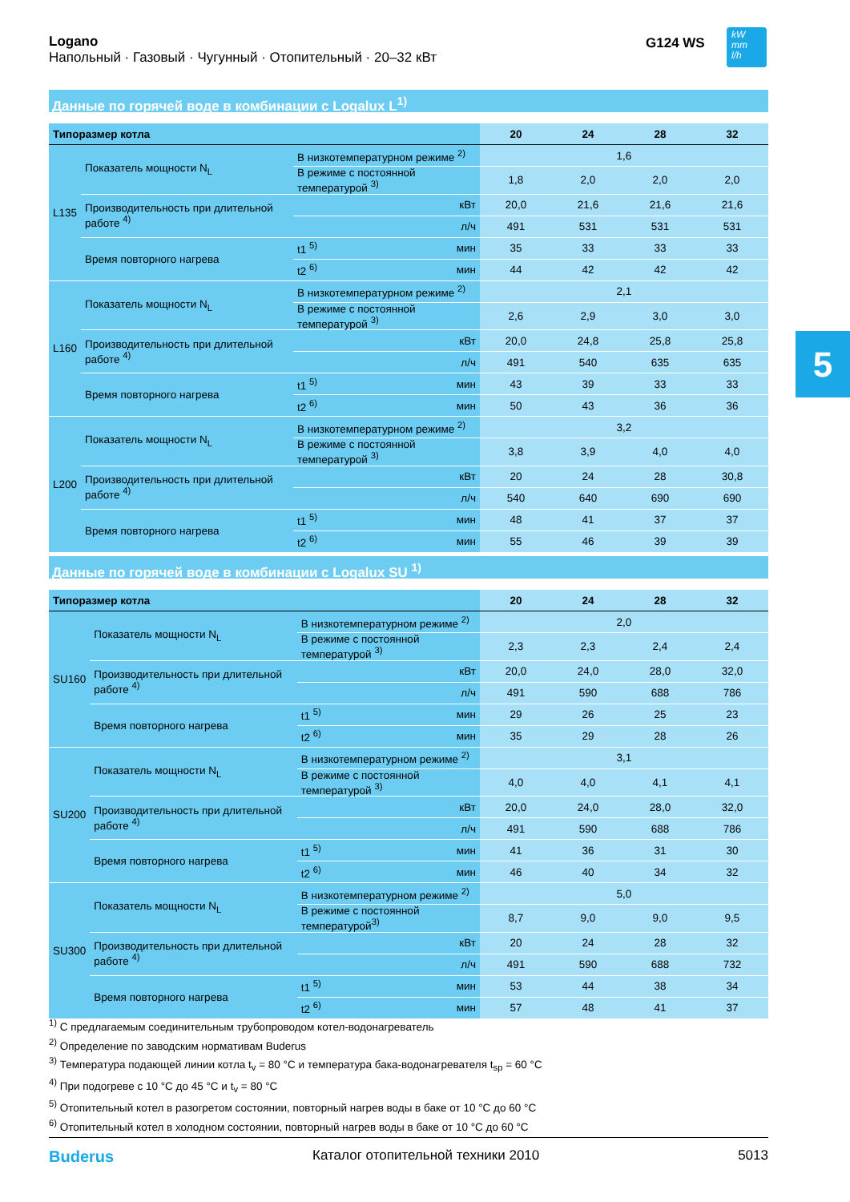Logano
Напольный · Газовый · Чугунный · Отопительный · 20–32 кВт
G124 WS
kW
mm
l/h
5
Данные по горячей воде в комбинации с Logalux L<sup>1)</sup>
| Типоразмер котла | | | | 20 | 24 | 28 | 32 |
| --- | --- | --- | --- | --- | --- | --- | --- |
| L135 | Показатель мощности N<sub>L</sub> | В низкотемпературном режиме <sup>2)</sup> | | 1,6 | | | |
| | | В режиме с постоянной температурой <sup>3)</sup> | | 1,8 | 2,0 | 2,0 | 2,0 |
| | Производительность при длительной работе <sup>4)</sup> | | кВт | 20,0 | 21,6 | 21,6 | 21,6 |
| | | | л/ч | 491 | 531 | 531 | 531 |
| | Время повторного нагрева | t1 <sup>5)</sup> | мин | 35 | 33 | 33 | 33 |
| | | t2 <sup>6)</sup> | мин | 44 | 42 | 42 | 42 |
| L160 | Показатель мощности N<sub>L</sub> | В низкотемпературном режиме <sup>2)</sup> | | 2,1 | | | |
| | | В режиме с постоянной температурой <sup>3)</sup> | | 2,6 | 2,9 | 3,0 | 3,0 |
| | Производительность при длительной работе <sup>4)</sup> | | кВт | 20,0 | 24,8 | 25,8 | 25,8 |
| | | | л/ч | 491 | 540 | 635 | 635 |
| | Время повторного нагрева | t1 <sup>5)</sup> | мин | 43 | 39 | 33 | 33 |
| | | t2 <sup>6)</sup> | мин | 50 | 43 | 36 | 36 |
| L200 | Показатель мощности N<sub>L</sub> | В низкотемпературном режиме <sup>2)</sup> | | 3,2 | | | |
| | | В режиме с постоянной температурой <sup>3)</sup> | | 3,8 | 3,9 | 4,0 | 4,0 |
| | Производительность при длительной работе <sup>4)</sup> | | кВт | 20 | 24 | 28 | 30,8 |
| | | | л/ч | 540 | 640 | 690 | 690 |
| | Время повторного нагрева | t1 <sup>5)</sup> | мин | 48 | 41 | 37 | 37 |
| | | t2 <sup>6)</sup> | мин | 55 | 46 | 39 | 39 |
Данные по горячей воде в комбинации с Logalux SU <sup>1)</sup>
| Типоразмер котла | | | | 20 | 24 | 28 | 32 |
| --- | --- | --- | --- | --- | --- | --- | --- |
| SU160 | Показатель мощности N<sub>L</sub> | В низкотемпературном режиме <sup>2)</sup> | | 2,0 | | | |
| | | В режиме с постоянной температурой <sup>3)</sup> | | 2,3 | 2,3 | 2,4 | 2,4 |
| | Производительность при длительной работе <sup>4)</sup> | | кВт | 20,0 | 24,0 | 28,0 | 32,0 |
| | | | л/ч | 491 | 590 | 688 | 786 |
| | Время повторного нагрева | t1 <sup>5)</sup> | мин | 29 | 26 | 25 | 23 |
| | | t2 <sup>6)</sup> | мин | 35 | 29 | 28 | 26 |
| SU200 | Показатель мощности N<sub>L</sub> | В низкотемпературном режиме <sup>2)</sup> | | 3,1 | | | |
| | | В режиме с постоянной температурой <sup>3)</sup> | | 4,0 | 4,0 | 4,1 | 4,1 |
| | Производительность при длительной работе <sup>4)</sup> | | кВт | 20,0 | 24,0 | 28,0 | 32,0 |
| | | | л/ч | 491 | 590 | 688 | 786 |
| | Время повторного нагрева | t1 <sup>5)</sup> | мин | 41 | 36 | 31 | 30 |
| | | t2 <sup>6)</sup> | мин | 46 | 40 | 34 | 32 |
| SU300 | Показатель мощности N<sub>L</sub> | В низкотемпературном режиме <sup>2)</sup> | | 5,0 | | | |
| | | В режиме с постоянной температурой<sup>3)</sup> | | 8,7 | 9,0 | 9,0 | 9,5 |
| | Производительность при длительной работе <sup>4)</sup> | | кВт | 20 | 24 | 28 | 32 |
| | | | л/ч | 491 | 590 | 688 | 732 |
| | Время повторного нагрева | t1 <sup>5)</sup> | мин | 53 | 44 | 38 | 34 |
| | | t2 <sup>6)</sup> | мин | 57 | 48 | 41 | 37 |
<sup>1)</sup> С предлагаемым соединительным трубопроводом котел-водонагреватель
<sup>2)</sup> Определение по заводским нормативам Buderus
<sup>3)</sup> Температура подающей линии котла t<sub>v</sub> = 80 °C и температура бака-водонагревателя t<sub>sp</sub> = 60 °C
<sup>4)</sup> При подогреве с 10 °C до 45 °C и t<sub>v</sub> = 80 °C
<sup>5)</sup> Отопительный котел в разогретом состоянии, повторный нагрев воды в баке от 10 °C до 60 °C
<sup>6)</sup> Отопительный котел в холодном состоянии, повторный нагрев воды в баке от 10 °C до 60 °C
Buderus Каталог отопительной техники 2010 5013